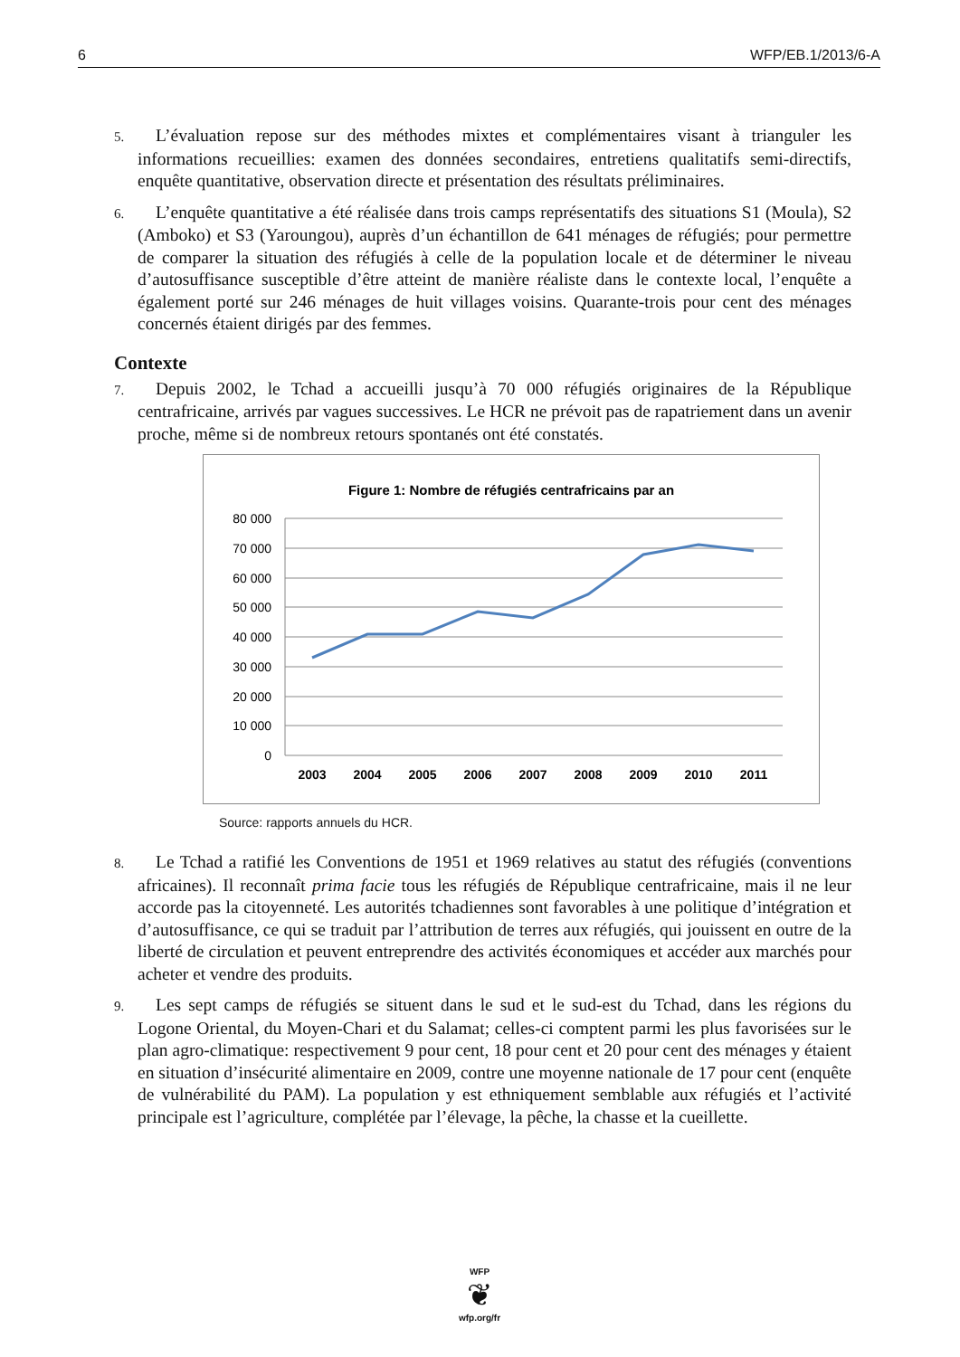6 WFP/EB.1/2013/6-A
5. L’évaluation repose sur des méthodes mixtes et complémentaires visant à trianguler les informations recueillies: examen des données secondaires, entretiens qualitatifs semi-directifs, enquête quantitative, observation directe et présentation des résultats préliminaires.
6. L’enquête quantitative a été réalisée dans trois camps représentatifs des situations S1 (Moula), S2 (Amboko) et S3 (Yaroungou), auprès d’un échantillon de 641 ménages de réfugiés; pour permettre de comparer la situation des réfugiés à celle de la population locale et de déterminer le niveau d’autosuffisance susceptible d’être atteint de manière réaliste dans le contexte local, l’enquête a également porté sur 246 ménages de huit villages voisins. Quarante-trois pour cent des ménages concernés étaient dirigés par des femmes.
Contexte
7. Depuis 2002, le Tchad a accueilli jusqu’à 70 000 réfugiés originaires de la République centrafricaine, arrivés par vagues successives. Le HCR ne prévoit pas de rapatriement dans un avenir proche, même si de nombreux retours spontanés ont été constatés.
Figure 1: Nombre de réfugiés centrafricains par an
80 000
70 000
60 000
50 000
40 000
30 000
20 000
10 000
0
2003
2004
2005
2006
2007
2008
2009
2010
2011
Source: rapports annuels du HCR.
8. Le Tchad a ratifié les Conventions de 1951 et 1969 relatives au statut des réfugiés (conventions africaines). Il reconnaît prima facie tous les réfugiés de République centrafricaine, mais il ne leur accorde pas la citoyenneté. Les autorités tchadiennes sont favorables à une politique d’intégration et d’autosuffisance, ce qui se traduit par l’attribution de terres aux réfugiés, qui jouissent en outre de la liberté de circulation et peuvent entreprendre des activités économiques et accéder aux marchés pour acheter et vendre des produits.
9. Les sept camps de réfugiés se situent dans le sud et le sud-est du Tchad, dans les régions du Logone Oriental, du Moyen-Chari et du Salamat; celles-ci comptent parmi les plus favorisées sur le plan agro-climatique: respectivement 9 pour cent, 18 pour cent et 20 pour cent des ménages y étaient en situation d’insécurité alimentaire en 2009, contre une moyenne nationale de 17 pour cent (enquête de vulnérabilité du PAM). La population y est ethniquement semblable aux réfugiés et l’activité principale est l’agriculture, complétée par l’élevage, la pêche, la chasse et la cueillette.
WFP
❦
wfp.org/fr